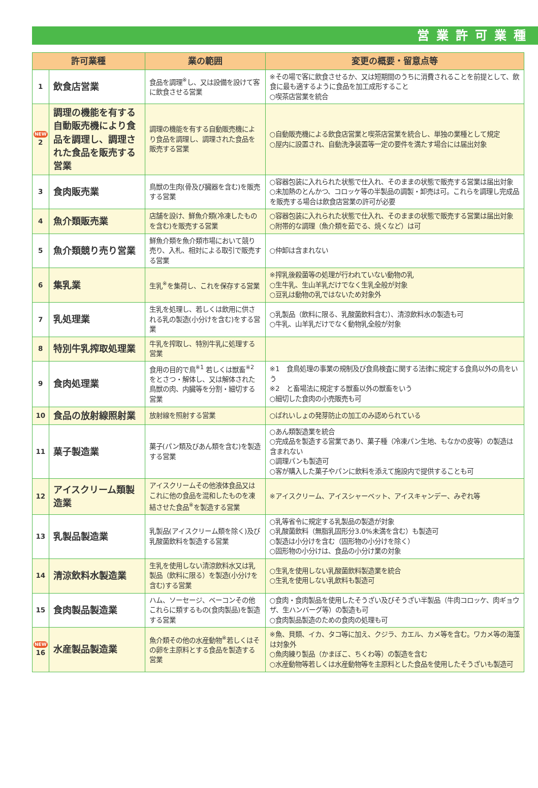営業許可業種
| 許可業種 | | 業の範囲 | 変更の概要・留意点等 |
| --- | --- | --- | --- |
| 1 | 飲食店営業 | 食品を調理<sup>※</sup>し、又は設備を設けて客に飲食させる営業 | ※その場で客に飲食させるか、又は短期間のうちに消費されることを前提として、飲食に最も適するように食品を加工成形すること ○喫茶店営業を統合 |
| NEW 2 | 調理の機能を有する自動販売機により食品を調理し、調理された食品を販売する営業 | 調理の機能を有する自動販売機により食品を調理し、調理された食品を販売する営業 | ○自動販売機による飲食店営業と喫茶店営業を統合し、単独の業種として規定 ○屋内に設置され、自動洗浄装置等一定の要件を満たす場合には届出対象 |
| 3 | 食肉販売業 | 鳥獣の生肉(骨及び臓器を含む)を販売する営業 | ○容器包装に入れられた状態で仕入れ、そのままの状態で販売する営業は届出対象 ○未加熱のとんかつ、コロッケ等の半製品の調製・卸売は可。これらを調理し完成品を販売する場合は飲食店営業の許可が必要 |
| 4 | 魚介類販売業 | 店舗を設け、鮮魚介類(冷凍したものを含む)を販売する営業 | ○容器包装に入れられた状態で仕入れ、そのままの状態で販売する営業は届出対象 ○附帯的な調理（魚介類を茹でる、焼くなど）は可 |
| 5 | 魚介類競り売り営業 | 鮮魚介類を魚介類市場において競り売り、入札、相対による取引で販売する営業 | ○仲卸は含まれない |
| 6 | 集乳業 | 生乳<sup>※</sup>を集荷し、これを保存する営業 | ※搾乳後殺菌等の処理が行われていない動物の乳 ○生牛乳、生山羊乳だけでなく生乳全般が対象 ○豆乳は動物の乳ではないため対象外 |
| 7 | 乳処理業 | 生乳を処理し、若しくは飲用に供される乳の製造(小分けを含む)をする営業 | ○乳製品（飲料に限る、乳酸菌飲料含む）、清涼飲料水の製造も可 ○牛乳、山羊乳だけでなく動物乳全般が対象 |
| 8 | 特別牛乳搾取処理業 | 牛乳を搾取し、特別牛乳に処理する営業 | |
| 9 | 食肉処理業 | 食用の目的で鳥<sup>※1</sup> 若しくは獣畜<sup>※2</sup> をとさつ・解体し、又は解体された鳥獣の肉、内臓等を分割・細切する営業 | ※1 食鳥処理の事業の規制及び食鳥検査に関する法律に規定する食鳥以外の鳥をいう ※2 と畜場法に規定する獣畜以外の獣畜をいう ○細切した食肉の小売販売も可 |
| 10 | 食品の放射線照射業 | 放射線を照射する営業 | ○ばれいしょの発芽防止の加工のみ認められている |
| 11 | 菓子製造業 | 菓子(パン類及びあん類を含む)を製造する営業 | ○あん類製造業を統合 ○完成品を製造する営業であり、菓子種（冷凍パン生地、もなかの皮等）の製造は含まれない ○調理パンも製造可 ○客が購入した菓子やパンに飲料を添えて施設内で提供することも可 |
| 12 | アイスクリーム類製造業 | アイスクリームその他液体食品又はこれに他の食品を混和したものを凍結させた食品<sup>※</sup>を製造する営業 | ※アイスクリーム、アイスシャーベット、アイスキャンデー、みぞれ等 |
| 13 | 乳製品製造業 | 乳製品(アイスクリーム類を除く)及び乳酸菌飲料を製造する営業 | ○乳等省令に規定する乳製品の製造が対象 ○乳酸菌飲料（無脂乳固形分3.0%未満を含む）も製造可 ○製造は小分けを含む（固形物の小分けを除く） ○固形物の小分けは、食品の小分け業の対象 |
| 14 | 清涼飲料水製造業 | 生乳を使用しない清涼飲料水又は乳製品（飲料に限る）を製造(小分けを含む)する営業 | ○生乳を使用しない乳酸菌飲料製造業を統合 ○生乳を使用しない乳飲料も製造可 |
| 15 | 食肉製品製造業 | ハム、ソーセージ、ベーコンその他これらに類するもの(食肉製品)を製造する営業 | ○食肉・食肉製品を使用したそうざい及びそうざい半製品（牛肉コロッケ、肉ギョウザ、生ハンバーグ等）の製造も可 ○食肉製品製造のための食肉の処理も可 |
| NEW 16 | 水産製品製造業 | 魚介類その他の水産動物<sup>※</sup>若しくはその卵を主原料とする食品を製造する営業 | ※魚、貝類、イカ、タコ等に加え、クジラ、カエル、カメ等を含む。ワカメ等の海藻は対象外 ○魚肉練り製品（かまぼこ、ちくわ等）の製造を含む ○水産動物等若しくは水産動物等を主原料とした食品を使用したそうざいも製造可 |